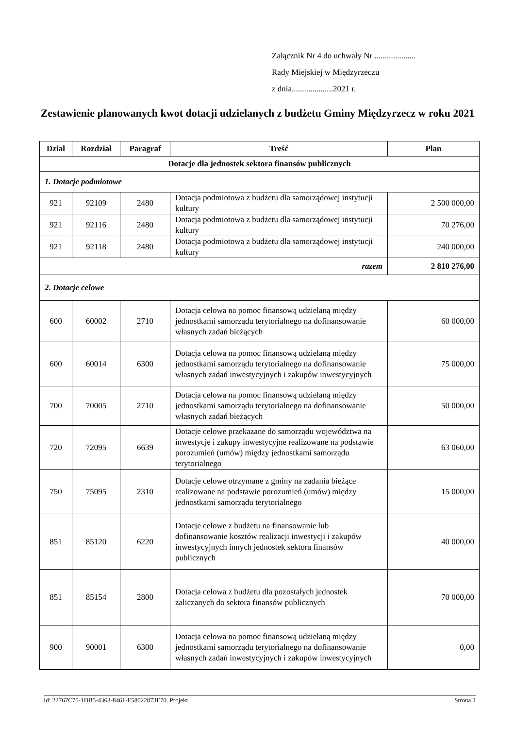Załącznik Nr 4 do uchwały Nr ....................
Rady Miejskiej w Międzyrzeczu
z dnia....................2021 r.
Zestawienie planowanych kwot dotacji udzielanych z budżetu Gminy Międzyrzecz w roku 2021
| Dział | Rozdział | Paragraf | Treść | Plan |
| --- | --- | --- | --- | --- |
| Dotacje dla jednostek sektora finansów publicznych | | | | |
| 1. Dotacje podmiotowe | | | | |
| 921 | 92109 | 2480 | Dotacja podmiotowa z budżetu dla samorządowej instytucji kultury | 2 500 000,00 |
| 921 | 92116 | 2480 | Dotacja podmiotowa z budżetu dla samorządowej instytucji kultury | 70 276,00 |
| 921 | 92118 | 2480 | Dotacja podmiotowa z budżetu dla samorządowej instytucji kultury | 240 000,00 |
| razem | | | | 2 810 276,00 |
| 2. Dotacje celowe | | | | |
| 600 | 60002 | 2710 | Dotacja celowa na pomoc finansową udzielaną między jednostkami samorządu terytorialnego na dofinansowanie własnych zadań bieżących | 60 000,00 |
| 600 | 60014 | 6300 | Dotacja celowa na pomoc finansową udzielaną między jednostkami samorządu terytorialnego na dofinansowanie własnych zadań inwestycyjnych i zakupów inwestycyjnych | 75 000,00 |
| 700 | 70005 | 2710 | Dotacja celowa na pomoc finansową udzielaną między jednostkami samorządu terytorialnego na dofinansowanie własnych zadań bieżących | 50 000,00 |
| 720 | 72095 | 6639 | Dotacje celowe przekazane do samorządu województwa na inwestycję i zakupy inwestycyjne realizowane na podstawie porozumień (umów) między jednostkami samorządu terytorialnego | 63 060,00 |
| 750 | 75095 | 2310 | Dotacje celowe otrzymane z gminy na zadania bieżące realizowane na podstawie porozumień (umów) między jednostkami samorządu terytorialnego | 15 000,00 |
| 851 | 85120 | 6220 | Dotacje celowe z budżetu na finansowanie lub dofinansowanie kosztów realizacji inwestycji i zakupów inwestycyjnych innych jednostek sektora finansów publicznych | 40 000,00 |
| 851 | 85154 | 2800 | Dotacja celowa z budżetu dla pozostałych jednostek zaliczanych do sektora finansów publicznych | 70 000,00 |
| 900 | 90001 | 6300 | Dotacja celowa na pomoc finansową udzielaną między jednostkami samorządu terytorialnego na dofinansowanie własnych zadań inwestycyjnych i zakupów inwestycyjnych | 0,00 |
Id: 22767C75-1DB5-4363-8461-E58022873E70. Projekt Strona 1